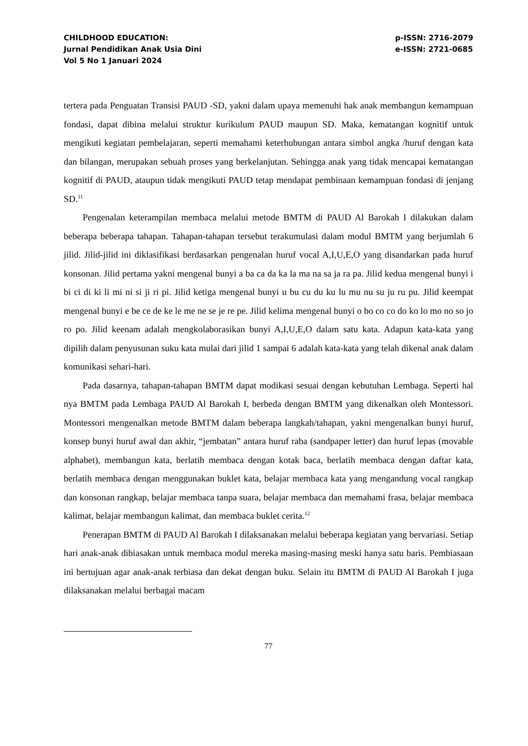CHILDHOOD EDUCATION:
Jurnal Pendidikan Anak Usia Dini
Vol 5 No 1 Januari 2024
p-ISSN: 2716-2079
e-ISSN: 2721-0685
tertera pada Penguatan Transisi PAUD -SD, yakni dalam upaya memenuhi hak anak membangun kemampuan fondasi, dapat dibina melalui struktur kurikulum PAUD maupun SD. Maka, kematangan kognitif untuk mengikuti kegiatan pembelajaran, seperti memahami keterhubungan antara simbol angka /huruf dengan kata dan bilangan, merupakan sebuah proses yang berkelanjutan. Sehingga anak yang tidak mencapai kematangan kognitif di PAUD, ataupun tidak mengikuti PAUD tetap mendapat pembinaan kemampuan fondasi di jenjang SD.<sup>11</sup>
Pengenalan keterampilan membaca melalui metode BMTM di PAUD Al Barokah I dilakukan dalam beberapa beberapa tahapan. Tahapan-tahapan tersebut terakumulasi dalam modul BMTM yang berjumlah 6 jilid. Jilid-jilid ini diklasifikasi berdasarkan pengenalan huruf vocal A,I,U,E,O yang disandarkan pada huruf konsonan. Jilid pertama yakni mengenal bunyi a ba ca da ka la ma na sa ja ra pa. Jilid kedua mengenal bunyi i bi ci di ki li mi ni si ji ri pi. Jilid ketiga mengenal bunyi u bu cu du ku lu mu nu su ju ru pu. Jilid keempat mengenal bunyi e be ce de ke le me ne se je re pe. Jilid kelima mengenal bunyi o bo co co do ko lo mo no so jo ro po. Jilid keenam adalah mengkolaborasikan bunyi A,I,U,E,O dalam satu kata. Adapun kata-kata yang dipilih dalam penyusunan suku kata mulai dari jilid 1 sampai 6 adalah kata-kata yang telah dikenal anak dalam komunikasi sehari-hari.
Pada dasarnya, tahapan-tahapan BMTM dapat modikasi sesuai dengan kebutuhan Lembaga. Seperti hal nya BMTM pada Lembaga PAUD Al Barokah I, berbeda dengan BMTM yang dikenalkan oleh Montessori. Montessori mengenalkan metode BMTM dalam beberapa langkah/tahapan, yakni mengenalkan bunyi huruf, konsep bunyi huruf awal dan akhir, “jembatan” antara huruf raba (sandpaper letter) dan huruf lepas (movable alphabet), membangun kata, berlatih membaca dengan kotak baca, berlatih membaca dengan daftar kata, berlatih membaca dengan menggunakan buklet kata, belajar membaca kata yang mengandung vocal rangkap dan konsonan rangkap, belajar membaca tanpa suara, belajar membaca dan memahami frasa, belajar membaca kalimat, belajar membangun kalimat, dan membaca buklet cerita.<sup>12</sup>
Penerapan BMTM di PAUD Al Barokah I dilaksanakan melalui beberapa kegiatan yang bervariasi. Setiap hari anak-anak dibiasakan untuk membaca modul mereka masing-masing meski hanya satu baris. Pembiasaan ini bertujuan agar anak-anak terbiasa dan dekat dengan buku. Selain itu BMTM di PAUD Al Barokah I juga dilaksanakan melalui berbagai macam
77